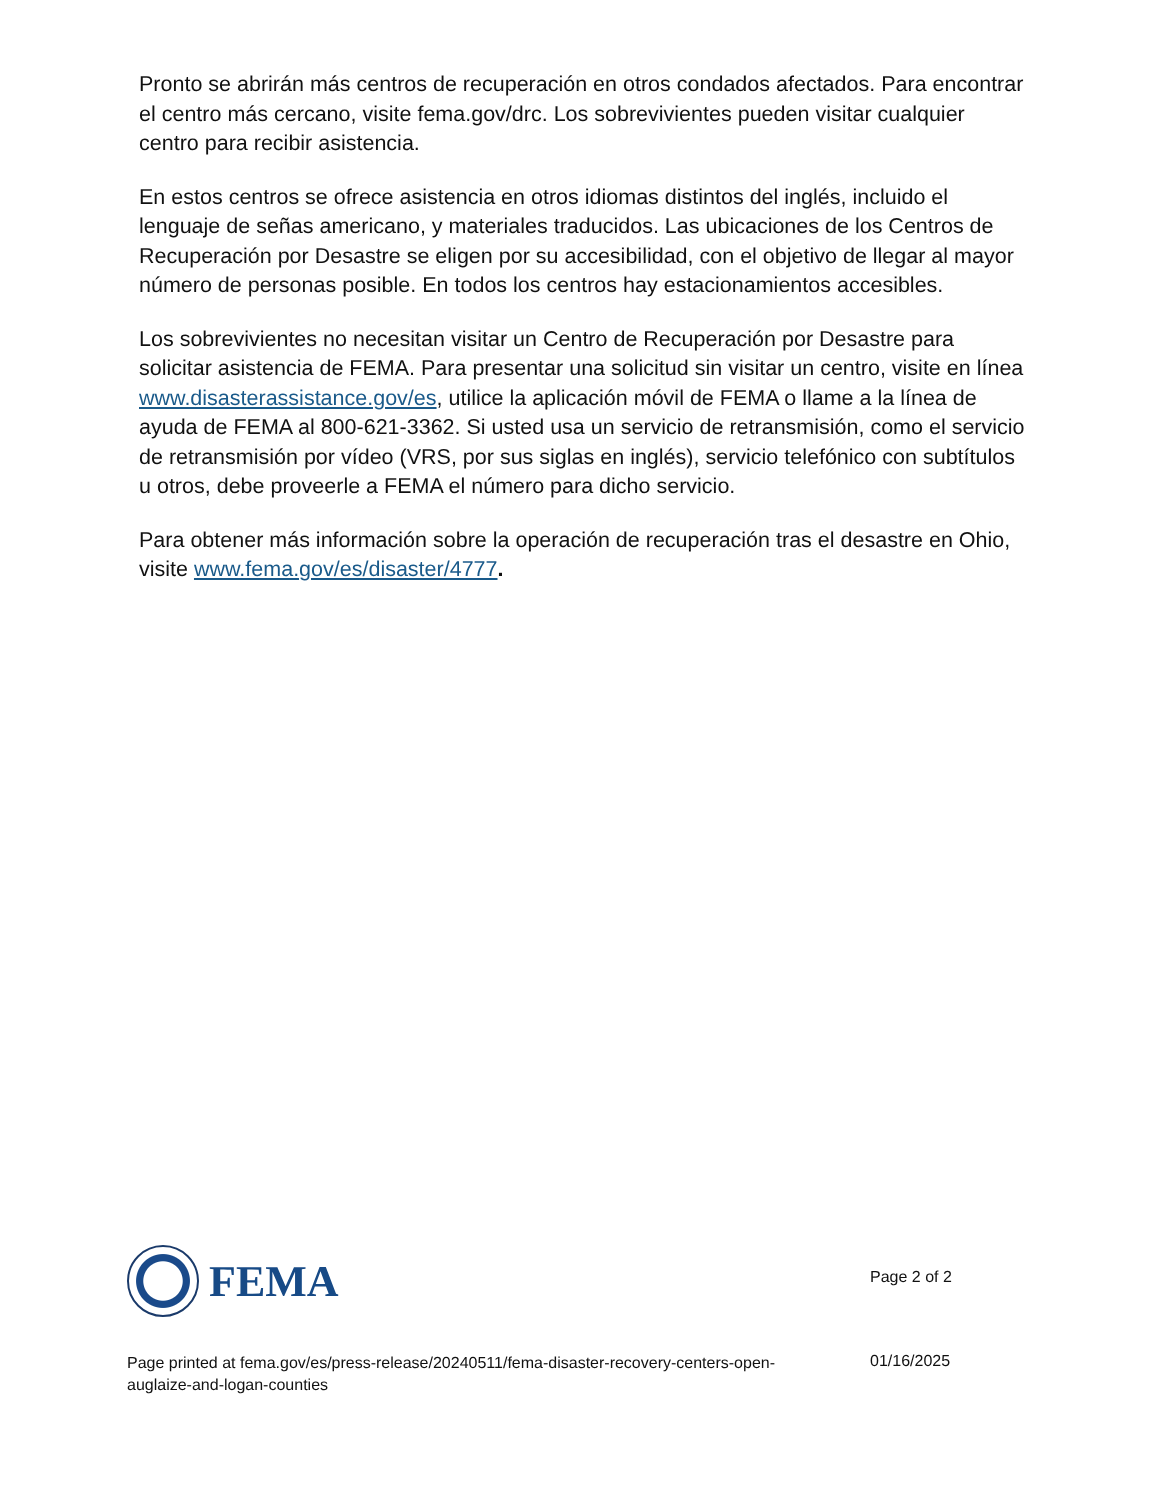Pronto se abrirán más centros de recuperación en otros condados afectados. Para encontrar el centro más cercano, visite fema.gov/drc. Los sobrevivientes pueden visitar cualquier centro para recibir asistencia.
En estos centros se ofrece asistencia en otros idiomas distintos del inglés, incluido el lenguaje de señas americano, y materiales traducidos. Las ubicaciones de los Centros de Recuperación por Desastre se eligen por su accesibilidad, con el objetivo de llegar al mayor número de personas posible. En todos los centros hay estacionamientos accesibles.
Los sobrevivientes no necesitan visitar un Centro de Recuperación por Desastre para solicitar asistencia de FEMA. Para presentar una solicitud sin visitar un centro, visite en línea www.disasterassistance.gov/es, utilice la aplicación móvil de FEMA o llame a la línea de ayuda de FEMA al 800-621-3362. Si usted usa un servicio de retransmisión, como el servicio de retransmisión por vídeo (VRS, por sus siglas en inglés), servicio telefónico con subtítulos u otros, debe proveerle a FEMA el número para dicho servicio.
Para obtener más información sobre la operación de recuperación tras el desastre en Ohio, visite www.fema.gov/es/disaster/4777.
FEMA
Page 2 of 2
Page printed at fema.gov/es/press-release/20240511/fema-disaster-recovery-centers-open-auglaize-and-logan-counties
01/16/2025